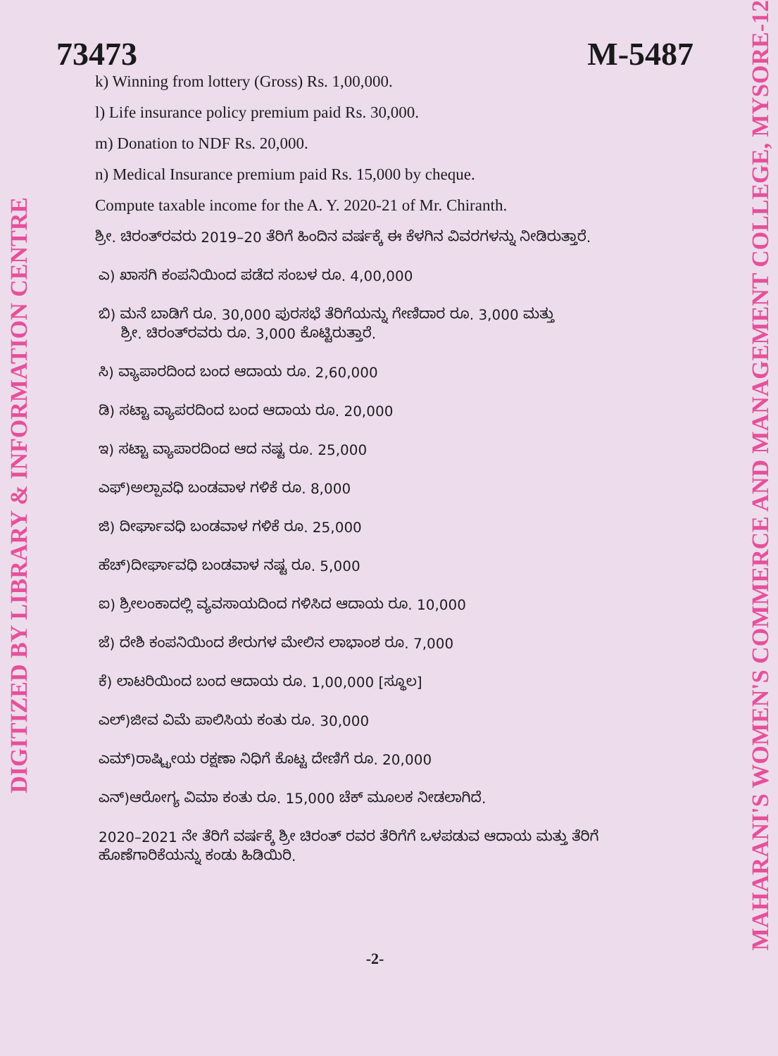DIGITIZED BY LIBRARY & INFORMATION CENTRE
MAHARANI'S WOMEN'S COMMERCE AND MANAGEMENT COLLEGE, MYSORE-12
73473 M-5487
k) Winning from lottery (Gross) Rs. 1,00,000.
l) Life insurance policy premium paid Rs. 30,000.
m) Donation to NDF Rs. 20,000.
n) Medical Insurance premium paid Rs. 15,000 by cheque.
Compute taxable income for the A. Y. 2020-21 of Mr. Chiranth.
ಶ್ರೀ. ಚಿರಂತ್‌ರವರು 2019–20 ತೆರಿಗೆ ಹಿಂದಿನ ವರ್ಷಕ್ಕೆ ಈ ಕೆಳಗಿನ ವಿವರಗಳನ್ನು ನೀಡಿರುತ್ತಾರೆ.
ಎ) ಖಾಸಗಿ ಕಂಪನಿಯಿಂದ ಪಡೆದ ಸಂಬಳ ರೂ. 4,00,000
ಬಿ) ಮನೆ ಬಾಡಿಗೆ ರೂ. 30,000 ಪುರಸಭೆ ತೆರಿಗೆಯನ್ನು ಗೇಣಿದಾರ ರೂ. 3,000 ಮತ್ತು
ಶ್ರೀ. ಚಿರಂತ್‌ರವರು ರೂ. 3,000 ಕೊಟ್ಟಿರುತ್ತಾರೆ.
ಸಿ) ವ್ಯಾಪಾರದಿಂದ ಬಂದ ಆದಾಯ ರೂ. 2,60,000
ಡಿ) ಸಟ್ಟಾ ವ್ಯಾಪರದಿಂದ ಬಂದ ಆದಾಯ ರೂ. 20,000
ಇ) ಸಟ್ಟಾ ವ್ಯಾಪಾರದಿಂದ ಆದ ನಷ್ಟ ರೂ. 25,000
ಎಫ್)ಅಲ್ಪಾವಧಿ ಬಂಡವಾಳ ಗಳಿಕೆ ರೂ. 8,000
ಜಿ) ದೀರ್ಘಾವಧಿ ಬಂಡವಾಳ ಗಳಿಕೆ ರೂ. 25,000
ಹೆಚ್)ದೀರ್ಘಾವಧಿ ಬಂಡವಾಳ ನಷ್ಟ ರೂ. 5,000
ಐ) ಶ್ರೀಲಂಕಾದಲ್ಲಿ ವ್ಯವಸಾಯದಿಂದ ಗಳಿಸಿದ ಆದಾಯ ರೂ. 10,000
ಜೆ) ದೇಶಿ ಕಂಪನಿಯಿಂದ ಶೇರುಗಳ ಮೇಲಿನ ಲಾಭಾಂಶ ರೂ. 7,000
ಕೆ) ಲಾಟರಿಯಿಂದ ಬಂದ ಆದಾಯ ರೂ. 1,00,000 [ಸ್ಥೂಲ]
ಎಲ್)ಜೀವ ವಿಮೆ ಪಾಲಿಸಿಯ ಕಂತು ರೂ. 30,000
ಎಮ್)ರಾಷ್ಟ್ರೀಯ ರಕ್ಷಣಾ ನಿಧಿಗೆ ಕೊಟ್ಟ ದೇಣಿಗೆ ರೂ. 20,000
ಎನ್)ಆರೋಗ್ಯ ವಿಮಾ ಕಂತು ರೂ. 15,000 ಚೆಕ್ ಮೂಲಕ ನೀಡಲಾಗಿದೆ.
2020–2021 ನೇ ತೆರಿಗೆ ವರ್ಷಕ್ಕೆ ಶ್ರೀ ಚಿರಂತ್ ರವರ ತೆರಿಗೆಗೆ ಒಳಪಡುವ ಆದಾಯ ಮತ್ತು ತೆರಿಗೆ ಹೊಣೆಗಾರಿಕೆಯನ್ನು ಕಂಡು ಹಿಡಿಯಿರಿ.
-2-